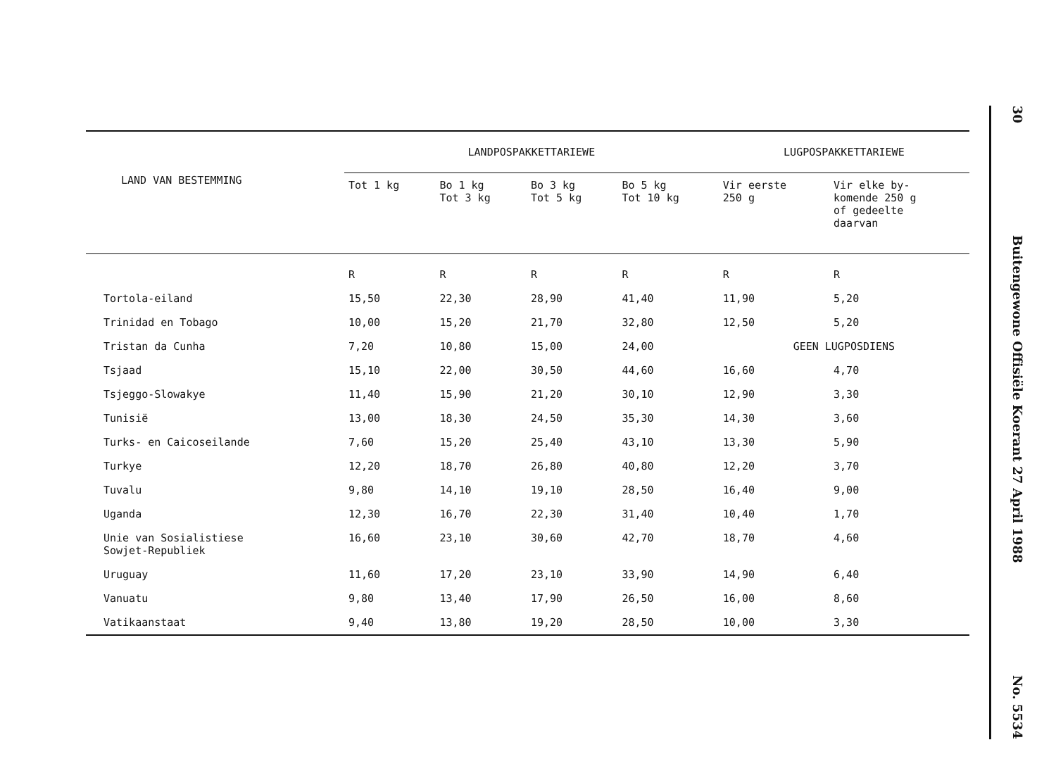| LAND VAN BESTEMMING | LANDPOSPAKKETTARIEWE | | | | LUGPOSPAKKETTARIEWE | |
| --- | --- | --- | --- | --- | --- | --- |
| | Tot 1 kg | Bo 1 kg Tot 3 kg | Bo 3 kg Tot 5 kg | Bo 5 kg Tot 10 kg | Vir eerste 250 g | Vir elke by- komende 250 g of gedeelte daarvan |
| | R | R | R | R | R | R |
| Tortola-eiland | 15,50 | 22,30 | 28,90 | 41,40 | 11,90 | 5,20 |
| Trinidad en Tobago | 10,00 | 15,20 | 21,70 | 32,80 | 12,50 | 5,20 |
| Tristan da Cunha | 7,20 | 10,80 | 15,00 | 24,00 | GEEN LUGPOSDIENS | |
| Tsjaad | 15,10 | 22,00 | 30,50 | 44,60 | 16,60 | 4,70 |
| Tsjeggo-Slowakye | 11,40 | 15,90 | 21,20 | 30,10 | 12,90 | 3,30 |
| Tunisië | 13,00 | 18,30 | 24,50 | 35,30 | 14,30 | 3,60 |
| Turks- en Caicoseilande | 7,60 | 15,20 | 25,40 | 43,10 | 13,30 | 5,90 |
| Turkye | 12,20 | 18,70 | 26,80 | 40,80 | 12,20 | 3,70 |
| Tuvalu | 9,80 | 14,10 | 19,10 | 28,50 | 16,40 | 9,00 |
| Uganda | 12,30 | 16,70 | 22,30 | 31,40 | 10,40 | 1,70 |
| Unie van Sosialistiese Sowjet-Republiek | 16,60 | 23,10 | 30,60 | 42,70 | 18,70 | 4,60 |
| Uruguay | 11,60 | 17,20 | 23,10 | 33,90 | 14,90 | 6,40 |
| Vanuatu | 9,80 | 13,40 | 17,90 | 26,50 | 16,00 | 8,60 |
| Vatikaanstaat | 9,40 | 13,80 | 19,20 | 28,50 | 10,00 | 3,30 |
30
Buitengewone Offisiële Koerant 27 April 1988
No. 5534